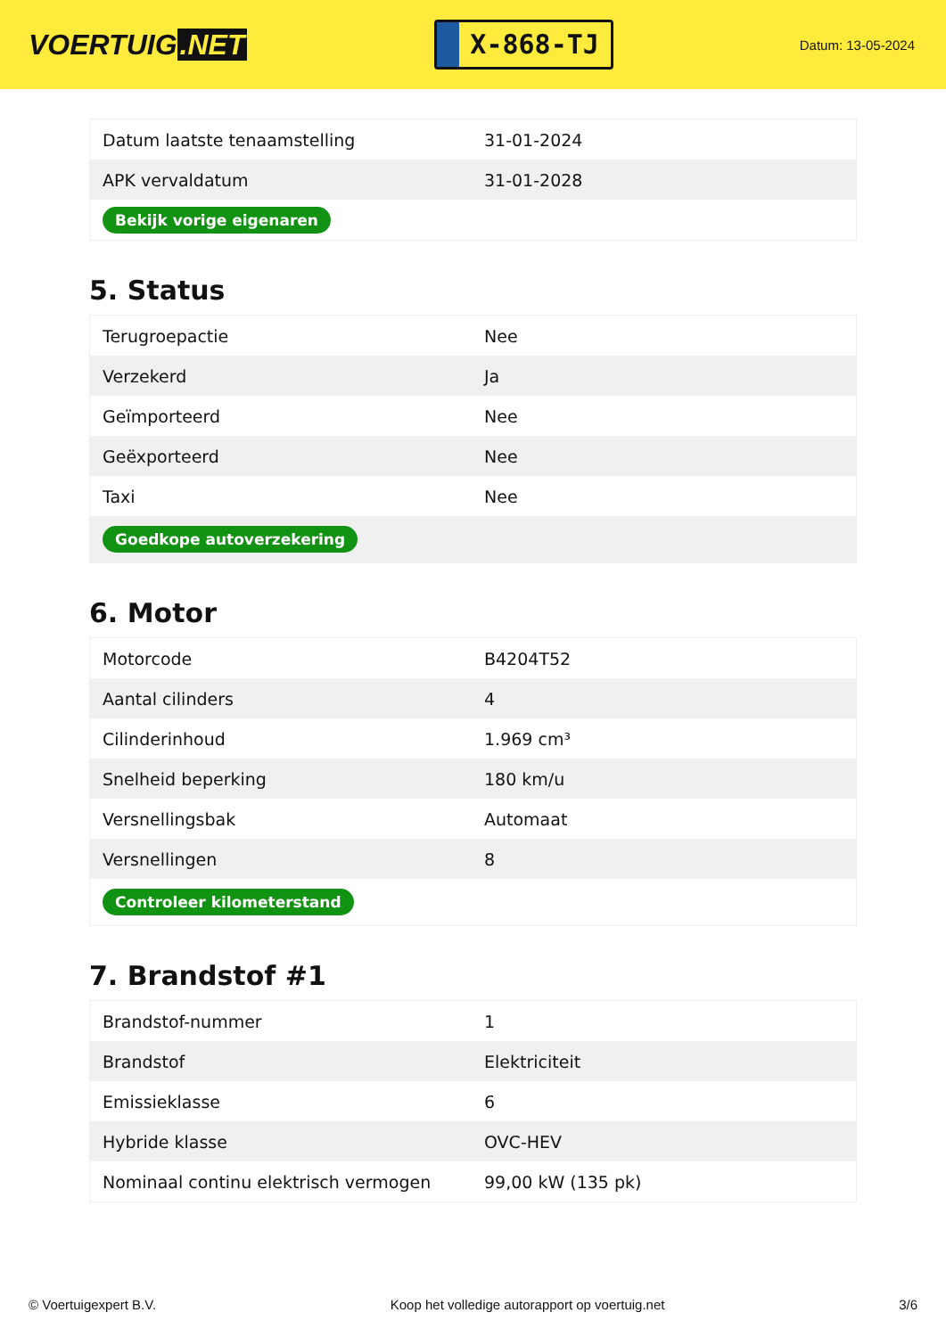VOERTUIG.NET
X-868-TJ
Datum: 13-05-2024
| Datum laatste tenaamstelling | 31-01-2024 |
| APK vervaldatum | 31-01-2028 |
| Bekijk vorige eigenaren | |
5. Status
| Terugroepactie | Nee |
| Verzekerd | Ja |
| Geïmporteerd | Nee |
| Geëxporteerd | Nee |
| Taxi | Nee |
| Goedkope autoverzekering | |
6. Motor
| Motorcode | B4204T52 |
| Aantal cilinders | 4 |
| Cilinderinhoud | 1.969 cm³ |
| Snelheid beperking | 180 km/u |
| Versnellingsbak | Automaat |
| Versnellingen | 8 |
| Controleer kilometerstand | |
7. Brandstof #1
| Brandstof-nummer | 1 |
| Brandstof | Elektriciteit |
| Emissieklasse | 6 |
| Hybride klasse | OVC-HEV |
| Nominaal continu elektrisch vermogen | 99,00 kW (135 pk) |
© Voertuigexpert B.V. Koop het volledige autorapport op voertuig.net 3/6